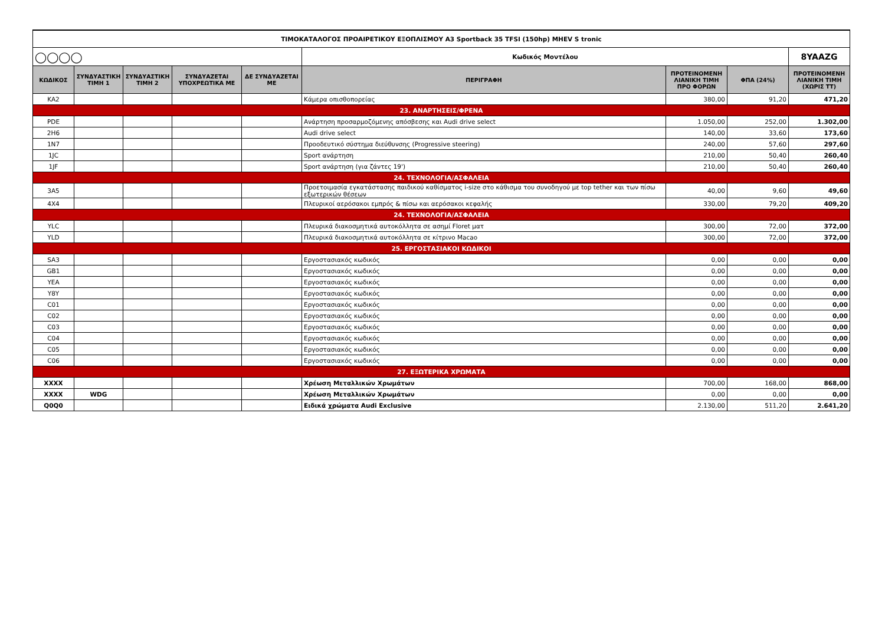| ΤΙΜΟΚΑΤΑΛΟΓΟΣ ΠΡΟΑΙΡΕΤΙΚΟΥ ΕΞΟΠΛΙΣΜΟΥ A3 Sportback 35 TFSI (150hp) MHEV S tronic | | | | | | | | |
| ◯◯◯◯ | | | | | Κωδικός Μοντέλου | | | 8YAAZG |
| ΚΩΔΙΚΟΣ | ΣΥΝΔΥΑΣΤΙΚΗ ΤΙΜΗ 1 | ΣΥΝΔΥΑΣΤΙΚΗ ΤΙΜΗ 2 | ΣΥΝΔΥΑΖΕΤΑΙ ΥΠΟΧΡΕΩΤΙΚΑ ΜΕ | ΔΕ ΣΥΝΔΥΑΖΕΤΑΙ ΜΕ | ΠΕΡΙΓΡΑΦΗ | ΠΡΟΤΕΙΝΟΜΕΝΗ ΛΙΑΝΙΚΗ ΤΙΜΗ ΠΡΟ ΦΟΡΩΝ | ΦΠΑ (24%) | ΠΡΟΤΕΙΝΟΜΕΝΗ ΛΙΑΝΙΚΗ ΤΙΜΗ (ΧΩΡΙΣ ΤΤ) |
| KA2 | | | | | Κάμερα οπισθοπορείας | 380,00 | 91,20 | 471,20 |
| 23. ΑΝΑΡΤΗΣΕΙΣ/ΦΡΕΝΑ | | | | | | | | |
| PDE | | | | | Ανάρτηση προσαρμοζόμενης απόσβεσης και Audi drive select | 1.050,00 | 252,00 | 1.302,00 |
| 2H6 | | | | | Audi drive select | 140,00 | 33,60 | 173,60 |
| 1N7 | | | | | Προοδευτικό σύστημα διεύθυνσης (Progressive steering) | 240,00 | 57,60 | 297,60 |
| 1JC | | | | | Sport ανάρτηση | 210,00 | 50,40 | 260,40 |
| 1JF | | | | | Sport ανάρτηση (για ζάντες 19') | 210,00 | 50,40 | 260,40 |
| 24. ΤΕΧΝΟΛΟΓΙΑ/ΑΣΦΑΛΕΙΑ | | | | | | | | |
| 3A5 | | | | | Προετοιμασία εγκατάστασης παιδικού καθίσματος i-size στο κάθισμα του συνοδηγού με top tether και των πίσω εξωτερικών θέσεων | 40,00 | 9,60 | 49,60 |
| 4X4 | | | | | Πλευρικοί αερόσακοι εμπρός & πίσω και αερόσακοι κεφαλής | 330,00 | 79,20 | 409,20 |
| 24. ΤΕΧΝΟΛΟΓΙΑ/ΑΣΦΑΛΕΙΑ | | | | | | | | |
| YLC | | | | | Πλευρικά διακοσμητικά αυτοκόλλητα σε ασημί Floret ματ | 300,00 | 72,00 | 372,00 |
| YLD | | | | | Πλευρικά διακοσμητικά αυτοκόλλητα σε κίτρινο Macao | 300,00 | 72,00 | 372,00 |
| 25. ΕΡΓΟΣΤΑΣΙΑΚΟΙ ΚΩΔΙΚΟΙ | | | | | | | | |
| SA3 | | | | | Εργοστασιακός κωδικός | 0,00 | 0,00 | 0,00 |
| GB1 | | | | | Εργοστασιακός κωδικός | 0,00 | 0,00 | 0,00 |
| YEA | | | | | Εργοστασιακός κωδικός | 0,00 | 0,00 | 0,00 |
| Y8Y | | | | | Εργοστασιακός κωδικός | 0,00 | 0,00 | 0,00 |
| C01 | | | | | Εργοστασιακός κωδικός | 0,00 | 0,00 | 0,00 |
| C02 | | | | | Εργοστασιακός κωδικός | 0,00 | 0,00 | 0,00 |
| C03 | | | | | Εργοστασιακός κωδικός | 0,00 | 0,00 | 0,00 |
| C04 | | | | | Εργοστασιακός κωδικός | 0,00 | 0,00 | 0,00 |
| C05 | | | | | Εργοστασιακός κωδικός | 0,00 | 0,00 | 0,00 |
| C06 | | | | | Εργοστασιακός κωδικός | 0,00 | 0,00 | 0,00 |
| 27. ΕΞΩΤΕΡΙΚΑ ΧΡΩΜΑΤΑ | | | | | | | | |
| XXXX | | | | | Χρέωση Μεταλλικών Χρωμάτων | 700,00 | 168,00 | 868,00 |
| XXXX | WDG | | | | Χρέωση Μεταλλικών Χρωμάτων | 0,00 | 0,00 | 0,00 |
| Q0Q0 | | | | | Ειδικά χρώματα Audi Exclusive | 2.130,00 | 511,20 | 2.641,20 |